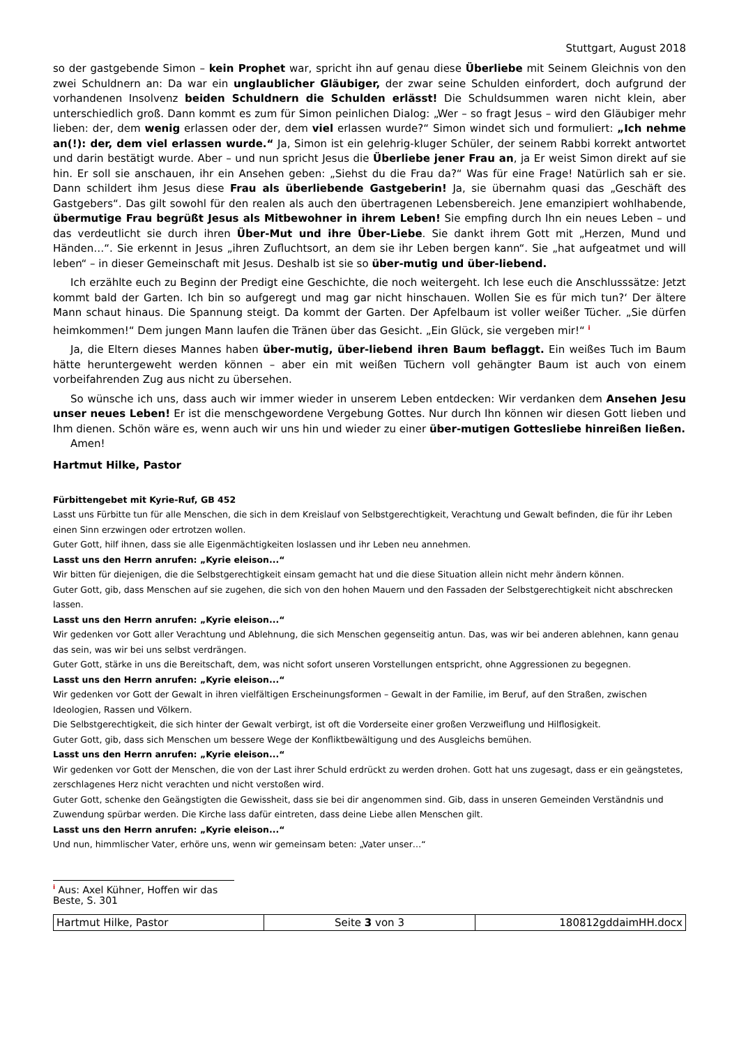Stuttgart, August 2018
so der gastgebende Simon – kein Prophet war, spricht ihn auf genau diese Überliebe mit Seinem Gleichnis von den zwei Schuldnern an: Da war ein unglaublicher Gläubiger, der zwar seine Schulden einfordert, doch aufgrund der vorhandenen Insolvenz beiden Schuldnern die Schulden erlässt! Die Schuldsummen waren nicht klein, aber unterschiedlich groß. Dann kommt es zum für Simon peinlichen Dialog: „Wer – so fragt Jesus – wird den Gläubiger mehr lieben: der, dem wenig erlassen oder der, dem viel erlassen wurde?“ Simon windet sich und formuliert: „Ich nehme an(!): der, dem viel erlassen wurde.“ Ja, Simon ist ein gelehrig-kluger Schüler, der seinem Rabbi korrekt antwortet und darin bestätigt wurde. Aber – und nun spricht Jesus die Überliebe jener Frau an, ja Er weist Simon direkt auf sie hin. Er soll sie anschauen, ihr ein Ansehen geben: „Siehst du die Frau da?“ Was für eine Frage! Natürlich sah er sie. Dann schildert ihm Jesus diese Frau als überliebende Gastgeberin! Ja, sie übernahm quasi das „Geschäft des Gastgebers“. Das gilt sowohl für den realen als auch den übertragenen Lebensbereich. Jene emanzipiert wohlhabende, übermutige Frau begrüßt Jesus als Mitbewohner in ihrem Leben! Sie empfing durch Ihn ein neues Leben – und das verdeutlicht sie durch ihren Über-Mut und ihre Über-Liebe. Sie dankt ihrem Gott mit „Herzen, Mund und Händen…“. Sie erkennt in Jesus „ihren Zufluchtsort, an dem sie ihr Leben bergen kann“. Sie „hat aufgeatmet und will leben“ – in dieser Gemeinschaft mit Jesus. Deshalb ist sie so über-mutig und über-liebend.
Ich erzählte euch zu Beginn der Predigt eine Geschichte, die noch weitergeht. Ich lese euch die Anschlusssätze: Jetzt kommt bald der Garten. Ich bin so aufgeregt und mag gar nicht hinschauen. Wollen Sie es für mich tun?‘ Der ältere Mann schaut hinaus. Die Spannung steigt. Da kommt der Garten. Der Apfelbaum ist voller weißer Tücher. „Sie dürfen heimkommen!“ Dem jungen Mann laufen die Tränen über das Gesicht. „Ein Glück, sie vergeben mir!“ <sup>i</sup>
Ja, die Eltern dieses Mannes haben über-mutig, über-liebend ihren Baum beflaggt. Ein weißes Tuch im Baum hätte heruntergeweht werden können – aber ein mit weißen Tüchern voll gehängter Baum ist auch von einem vorbeifahrenden Zug aus nicht zu übersehen.
So wünsche ich uns, dass auch wir immer wieder in unserem Leben entdecken: Wir verdanken dem Ansehen Jesu unser neues Leben! Er ist die menschgewordene Vergebung Gottes. Nur durch Ihn können wir diesen Gott lieben und Ihm dienen. Schön wäre es, wenn auch wir uns hin und wieder zu einer über-mutigen Gottesliebe hinreißen ließen.
Amen!
Hartmut Hilke, Pastor
Fürbittengebet mit Kyrie-Ruf, GB 452
Lasst uns Fürbitte tun für alle Menschen, die sich in dem Kreislauf von Selbstgerechtigkeit, Verachtung und Gewalt befinden, die für ihr Leben einen Sinn erzwingen oder ertrotzen wollen.
Guter Gott, hilf ihnen, dass sie alle Eigenmächtigkeiten loslassen und ihr Leben neu annehmen.
Lasst uns den Herrn anrufen: „Kyrie eleison...“
Wir bitten für diejenigen, die die Selbstgerechtigkeit einsam gemacht hat und die diese Situation allein nicht mehr ändern können.
Guter Gott, gib, dass Menschen auf sie zugehen, die sich von den hohen Mauern und den Fassaden der Selbstgerechtigkeit nicht abschrecken lassen.
Lasst uns den Herrn anrufen: „Kyrie eleison...“
Wir gedenken vor Gott aller Verachtung und Ablehnung, die sich Menschen gegenseitig antun. Das, was wir bei anderen ablehnen, kann genau das sein, was wir bei uns selbst verdrängen.
Guter Gott, stärke in uns die Bereitschaft, dem, was nicht sofort unseren Vorstellungen entspricht, ohne Aggressionen zu begegnen.
Lasst uns den Herrn anrufen: „Kyrie eleison...“
Wir gedenken vor Gott der Gewalt in ihren vielfältigen Erscheinungsformen – Gewalt in der Familie, im Beruf, auf den Straßen, zwischen Ideologien, Rassen und Völkern.
Die Selbstgerechtigkeit, die sich hinter der Gewalt verbirgt, ist oft die Vorderseite einer großen Verzweiflung und Hilflosigkeit.
Guter Gott, gib, dass sich Menschen um bessere Wege der Konfliktbewältigung und des Ausgleichs bemühen.
Lasst uns den Herrn anrufen: „Kyrie eleison...“
Wir gedenken vor Gott der Menschen, die von der Last ihrer Schuld erdrückt zu werden drohen. Gott hat uns zugesagt, dass er ein geängstetes, zerschlagenes Herz nicht verachten und nicht verstoßen wird.
Guter Gott, schenke den Geängstigten die Gewissheit, dass sie bei dir angenommen sind. Gib, dass in unseren Gemeinden Verständnis und Zuwendung spürbar werden. Die Kirche lass dafür eintreten, dass deine Liebe allen Menschen gilt.
Lasst uns den Herrn anrufen: „Kyrie eleison...“
Und nun, himmlischer Vater, erhöre uns, wenn wir gemeinsam beten: „Vater unser…“
<sup>i</sup> Aus: Axel Kühner, Hoffen wir das Beste, S. 301
| Hartmut Hilke, Pastor | Seite 3 von 3 | 180812gddaimHH.docx |